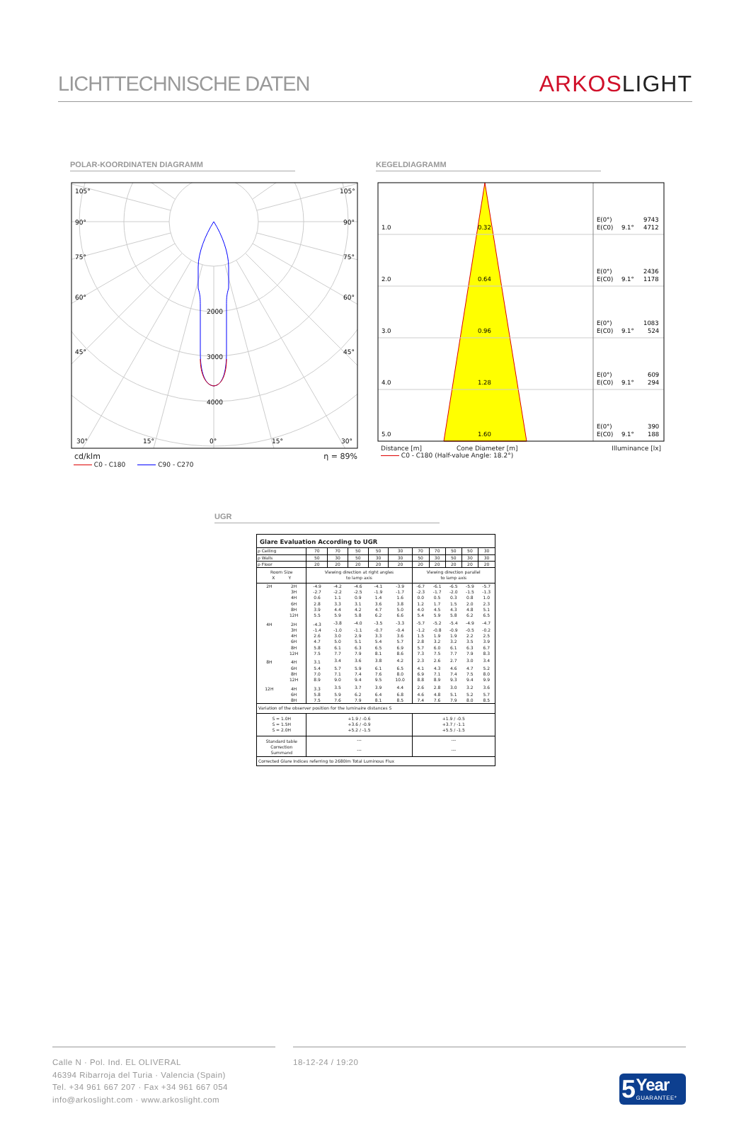LICHTTECHNISCHE DATEN
ARKOS LIGHT
POLAR-KOORDINATEN DIAGRAMM
105°
105°
90°
90°
75°
75°
60°
60°
45°
45°
2000
3000
4000
30°
15°
0°
15°
30°
cd/klm η = 89%
C0 - C180 C90 - C270
KEGELDIAGRAMM
1.0
0.32
E(0°)
9743
E(C0)
9.1°
4712
2.0
0.64
E(0°)
2436
E(C0)
9.1°
1178
3.0
0.96
E(0°)
1083
E(C0)
9.1°
524
4.0
1.28
E(0°)
609
E(C0)
9.1°
294
5.0
1.60
E(0°)
390
E(C0)
9.1°
188
Distance [m] Cone Diameter [m] Illuminance [lx]
C0 - C180 (Half-value Angle: 18.2°)
UGR
| Glare Evaluation According to UGR | | | | | | | | | | | |
| --- | --- | --- | --- | --- | --- | --- | --- | --- | --- | --- | --- |
| ρ Ceiling | | 70 | 70 | 50 | 50 | 30 | 70 | 70 | 50 | 50 | 30 |
| ρ Walls | | 50 | 30 | 50 | 30 | 30 | 50 | 30 | 50 | 30 | 30 |
| ρ Floor | | 20 | 20 | 20 | 20 | 20 | 20 | 20 | 20 | 20 | 20 |
| Room Size X Y | | Viewing direction at right angles to lamp axis | | | | | Viewing direction parallel to lamp axis | | | | |
| 2H | 2H | -4.9 | -4.2 | -4.6 | -4.1 | -3.9 | -6.7 | -6.1 | -6.5 | -5.9 | -5.7 |
| | 3H | -2.7 | -2.2 | -2.5 | -1.9 | -1.7 | -2.3 | -1.7 | -2.0 | -1.5 | -1.3 |
| | 4H | 0.6 | 1.1 | 0.9 | 1.4 | 1.6 | 0.0 | 0.5 | 0.3 | 0.8 | 1.0 |
| | 6H | 2.8 | 3.3 | 3.1 | 3.6 | 3.8 | 1.2 | 1.7 | 1.5 | 2.0 | 2.3 |
| | 8H | 3.9 | 4.4 | 4.2 | 4.7 | 5.0 | 4.0 | 4.5 | 4.3 | 4.8 | 5.1 |
| | 12H | 5.5 | 5.9 | 5.8 | 6.2 | 6.6 | 5.4 | 5.9 | 5.8 | 6.2 | 6.5 |
| 4H | 2H | -4.3 | -3.8 | -4.0 | -3.5 | -3.3 | -5.7 | -5.2 | -5.4 | -4.9 | -4.7 |
| | 3H | -1.4 | -1.0 | -1.1 | -0.7 | -0.4 | -1.2 | -0.8 | -0.9 | -0.5 | -0.2 |
| | 4H | 2.6 | 3.0 | 2.9 | 3.3 | 3.6 | 1.5 | 1.9 | 1.9 | 2.2 | 2.5 |
| | 6H | 4.7 | 5.0 | 5.1 | 5.4 | 5.7 | 2.8 | 3.2 | 3.2 | 3.5 | 3.9 |
| | 8H | 5.8 | 6.1 | 6.3 | 6.5 | 6.9 | 5.7 | 6.0 | 6.1 | 6.3 | 6.7 |
| | 12H | 7.5 | 7.7 | 7.9 | 8.1 | 8.6 | 7.3 | 7.5 | 7.7 | 7.9 | 8.3 |
| 8H | 4H | 3.1 | 3.4 | 3.6 | 3.8 | 4.2 | 2.3 | 2.6 | 2.7 | 3.0 | 3.4 |
| | 6H | 5.4 | 5.7 | 5.9 | 6.1 | 6.5 | 4.1 | 4.3 | 4.6 | 4.7 | 5.2 |
| | 8H | 7.0 | 7.1 | 7.4 | 7.6 | 8.0 | 6.9 | 7.1 | 7.4 | 7.5 | 8.0 |
| | 12H | 8.9 | 9.0 | 9.4 | 9.5 | 10.0 | 8.8 | 8.9 | 9.3 | 9.4 | 9.9 |
| 12H | 4H | 3.3 | 3.5 | 3.7 | 3.9 | 4.4 | 2.6 | 2.8 | 3.0 | 3.2 | 3.6 |
| | 6H | 5.8 | 5.9 | 6.2 | 6.4 | 6.8 | 4.6 | 4.8 | 5.1 | 5.2 | 5.7 |
| | 8H | 7.5 | 7.6 | 7.9 | 8.1 | 8.5 | 7.4 | 7.6 | 7.9 | 8.0 | 8.5 |
| Variation of the observer position for the luminaire distances S | | | | | | | | | | | |
| S = 1.0H S = 1.5H S = 2.0H | | +1.9 / -0.6 +3.6 / -0.9 +5.2 / -1.5 | | | | | +1.9 / -0.5 +3.7 / -1.1 +5.5 / -1.5 | | | | |
| Standard table | | --- | | | | | --- | | | | |
| Correction Summand | | --- | | | | | --- | | | | |
| Corrected Glare Indices referring to 2680lm Total Luminous Flux | | | | | | | | | | | |
Calle N · Pol. Ind. EL OLIVERAL
46394 Ribarroja del Turia · Valencia (Spain)
Tel. +34 961 667 207 · Fax +34 961 667 054
info@arkoslight.com · www.arkoslight.com
18-12-24 / 19:20
5 Year
GUARANTEE*